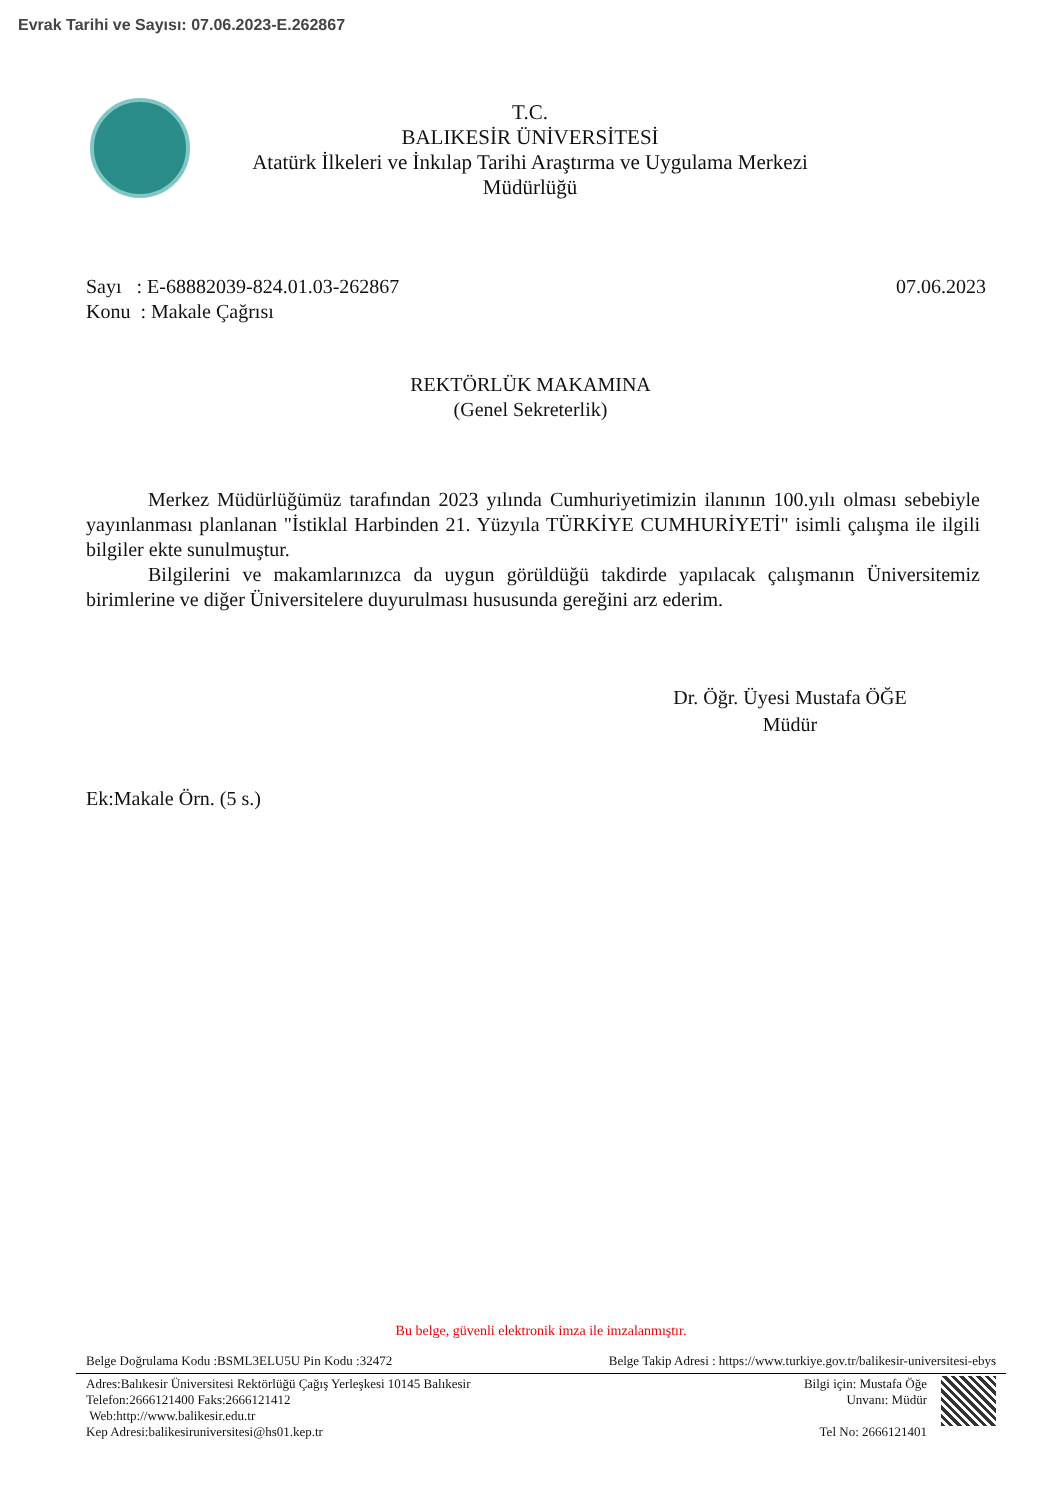Evrak Tarihi ve Sayısı: 07.06.2023-E.262867
T.C.
BALIKESİR ÜNİVERSİTESİ
Atatürk İlkeleri ve İnkılap Tarihi Araştırma ve Uygulama Merkezi
Müdürlüğü
Sayı : E-68882039-824.01.03-262867
Konu : Makale Çağrısı
07.06.2023
REKTÖRLÜK MAKAMINA
(Genel Sekreterlik)
Merkez Müdürlüğümüz tarafından 2023 yılında Cumhuriyetimizin ilanının 100.yılı olması sebebiyle yayınlanması planlanan "İstiklal Harbinden 21. Yüzyıla TÜRKİYE CUMHURİYETİ" isimli çalışma ile ilgili bilgiler ekte sunulmuştur.
Bilgilerini ve makamlarınızca da uygun görüldüğü takdirde yapılacak çalışmanın Üniversitemiz birimlerine ve diğer Üniversitelere duyurulması hususunda gereğini arz ederim.
Dr. Öğr. Üyesi Mustafa ÖĞE
Müdür
Ek:Makale Örn. (5 s.)
Bu belge, güvenli elektronik imza ile imzalanmıştır.
Belge Doğrulama Kodu :BSML3ELU5U Pin Kodu :32472 Belge Takip Adresi : https://www.turkiye.gov.tr/balikesir-universitesi-ebys
Adres:Balıkesir Üniversitesi Rektörlüğü Çağış Yerleşkesi 10145 Balıkesir
Telefon:2666121400 Faks:2666121412
Web:http://www.balikesir.edu.tr
Kep Adresi:balikesiruniversitesi@hs01.kep.tr
Bilgi için: Mustafa Öğe
Unvanı: Müdür
Tel No: 2666121401